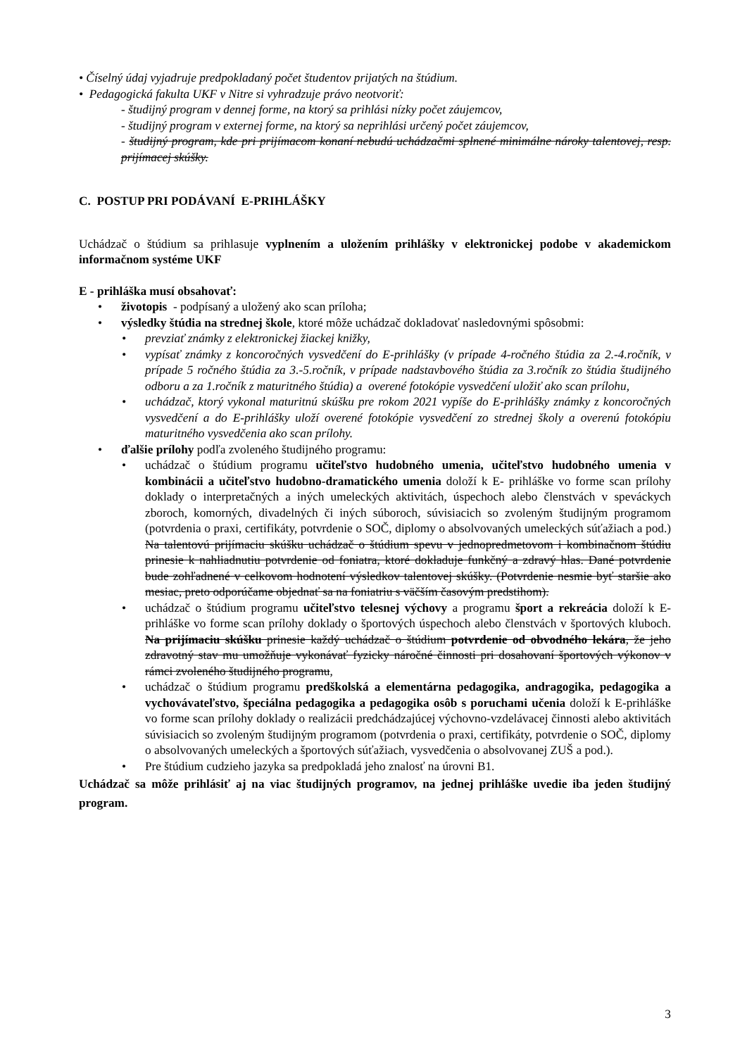• Číselný údaj vyjadruje predpokladaný počet študentov prijatých na štúdium.
• Pedagogická fakulta UKF v Nitre si vyhradzuje právo neotvoriť:
- študijný program v dennej forme, na ktorý sa prihlási nízky počet záujemcov,
- študijný program v externej forme, na ktorý sa neprihlási určený počet záujemcov,
- študijný program, kde pri prijímacom konaní nebudú uchádzačmi splnené minimálne nároky talentovej, resp. prijímacej skúšky.
C. POSTUP PRI PODÁVANÍ E-PRIHLÁŠKY
Uchádzač o štúdium sa prihlasuje vyplnením a uložením prihlášky v elektronickej podobe v akademickom informačnom systéme UKF
E - prihláška musí obsahovať:
• životopis - podpísaný a uložený ako scan príloha;
• výsledky štúdia na strednej škole, ktoré môže uchádzač dokladovať nasledovnými spôsobmi:
• prevziať známky z elektronickej žiackej knižky,
• vypísať známky z koncoročných vysvedčení do E-prihlášky (v prípade 4-ročného štúdia za 2.-4.ročník, v prípade 5 ročného štúdia za 3.-5.ročník, v prípade nadstavbového štúdia za 3.ročník zo štúdia študijného odboru a za 1.ročník z maturitného štúdia) a overené fotokópie vysvedčení uložiť ako scan prílohu,
• uchádzač, ktorý vykonal maturitnú skúšku pre rokom 2021 vypíše do E-prihlášky známky z koncoročných vysvedčení a do E-prihlášky uloží overené fotokópie vysvedčení zo strednej školy a overenú fotokópiu maturitného vysvedčenia ako scan prílohy.
• ďalšie prílohy podľa zvoleného študijného programu:
• uchádzač o štúdium programu učiteľstvo hudobného umenia, učiteľstvo hudobného umenia v kombinácii a učiteľstvo hudobno-dramatického umenia doloží k E- prihláške vo forme scan prílohy doklady o interpretačných a iných umeleckých aktivitách, úspechoch alebo členstvách v speváckych zboroch, komorných, divadelných či iných súboroch, súvisiacich so zvoleným študijným programom (potvrdenia o praxi, certifikáty, potvrdenie o SOČ, diplomy o absolvovaných umeleckých súťažiach a pod.) Na talentovú prijímaciu skúšku uchádzač o štúdium spevu v jednopredmetovom i kombinačnom štúdiu prinesie k nahliadnutiu potvrdenie od foniatra, ktoré dokladuje funkčný a zdravý hlas. Dané potvrdenie bude zohľadnené v celkovom hodnotení výsledkov talentovej skúšky. (Potvrdenie nesmie byť staršie ako mesiac, preto odporúčame objednať sa na foniatriu s väčším časovým predstihom).
• uchádzač o štúdium programu učiteľstvo telesnej výchovy a programu šport a rekreácia doloží k E-prihláške vo forme scan prílohy doklady o športových úspechoch alebo členstvách v športových kluboch. Na prijímaciu skúšku prinesie každý uchádzač o štúdium potvrdenie od obvodného lekára, že jeho zdravotný stav mu umožňuje vykonávať fyzicky náročné činnosti pri dosahovaní športových výkonov v rámci zvoleného študijného programu,
• uchádzač o štúdium programu predškolská a elementárna pedagogika, andragogika, pedagogika a vychovávateľstvo, špeciálna pedagogika a pedagogika osôb s poruchami učenia doloží k E-prihláške vo forme scan prílohy doklady o realizácii predchádzajúcej výchovno-vzdelávacej činnosti alebo aktivitách súvisiacich so zvoleným študijným programom (potvrdenia o praxi, certifikáty, potvrdenie o SOČ, diplomy o absolvovaných umeleckých a športových súťažiach, vysvedčenia o absolvovanej ZUŠ a pod.).
• Pre štúdium cudzieho jazyka sa predpokladá jeho znalosť na úrovni B1.
Uchádzač sa môže prihlásiť aj na viac študijných programov, na jednej prihláške uvedie iba jeden študijný program.
3